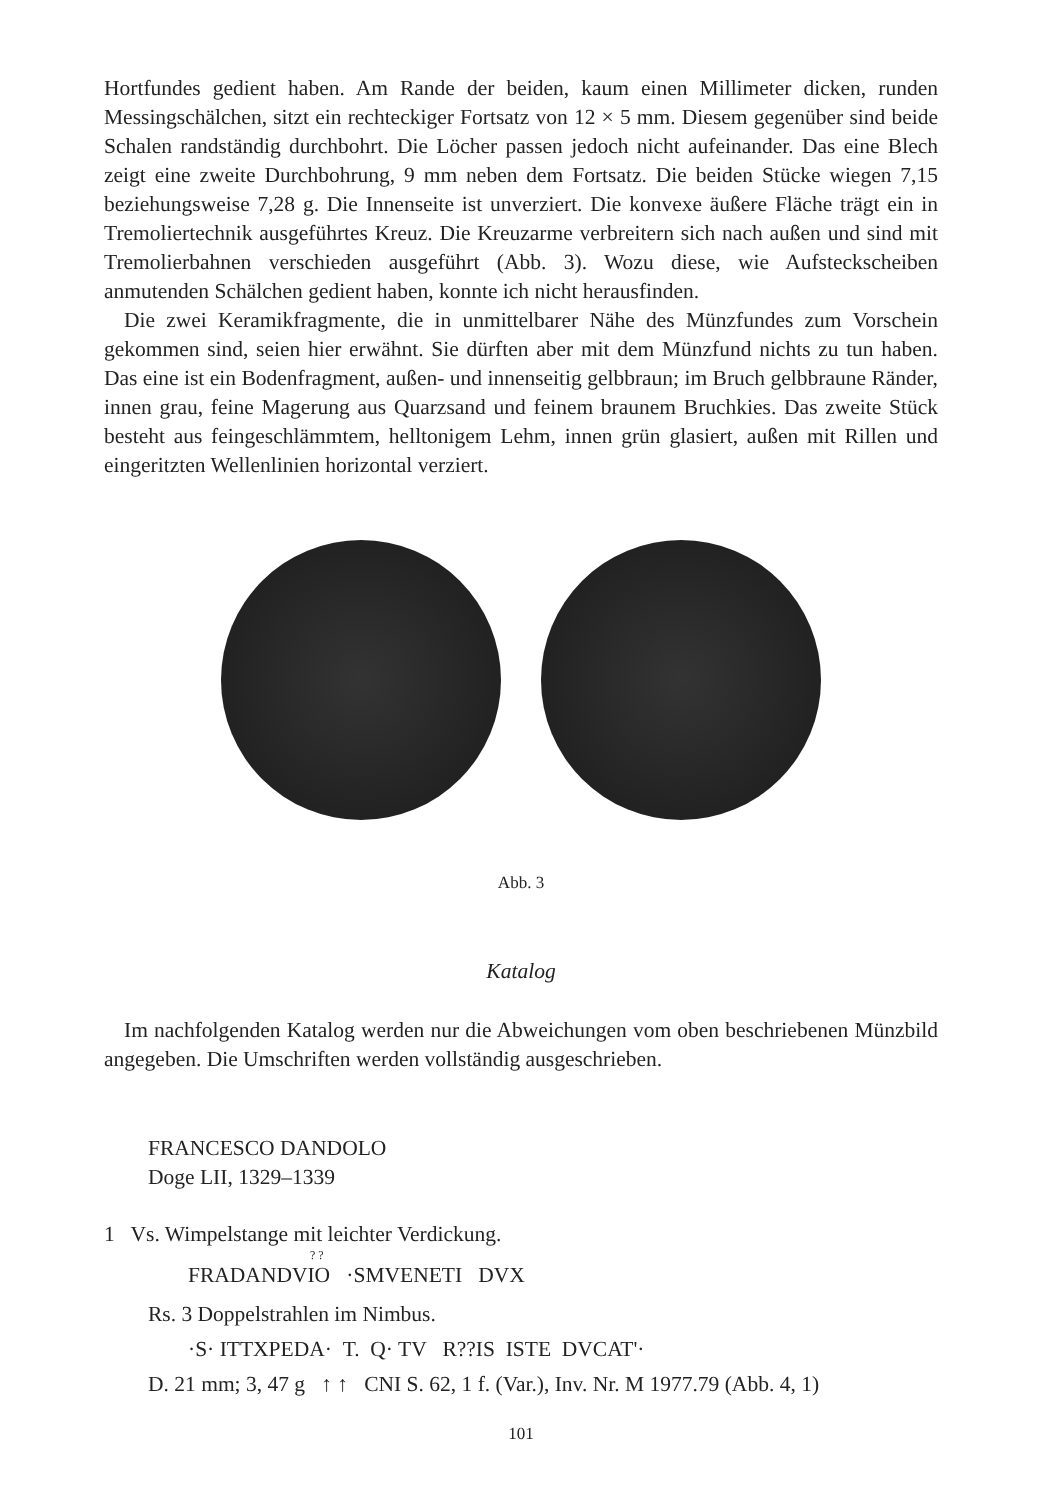Hortfundes gedient haben. Am Rande der beiden, kaum einen Millimeter dicken, runden Messingschälchen, sitzt ein rechteckiger Fortsatz von 12 × 5 mm. Diesem gegenüber sind beide Schalen randständig durchbohrt. Die Löcher passen jedoch nicht aufeinander. Das eine Blech zeigt eine zweite Durchbohrung, 9 mm neben dem Fortsatz. Die beiden Stücke wiegen 7,15 beziehungsweise 7,28 g. Die Innenseite ist unverziert. Die konvexe äußere Fläche trägt ein in Tremoliertechnik ausgeführtes Kreuz. Die Kreuzarme verbreitern sich nach außen und sind mit Tremolierbahnen verschieden ausgeführt (Abb. 3). Wozu diese, wie Aufsteckscheiben anmutenden Schälchen gedient haben, konnte ich nicht herausfinden.
Die zwei Keramikfragmente, die in unmittelbarer Nähe des Münzfundes zum Vorschein gekommen sind, seien hier erwähnt. Sie dürften aber mit dem Münzfund nichts zu tun haben. Das eine ist ein Bodenfragment, außen- und innenseitig gelbbraun; im Bruch gelbbraune Ränder, innen grau, feine Magerung aus Quarzsand und feinem braunem Bruchkies. Das zweite Stück besteht aus feingeschlämmtem, helltonigem Lehm, innen grün glasiert, außen mit Rillen und eingeritzten Wellenlinien horizontal verziert.
Abb. 3
Katalog
Im nachfolgenden Katalog werden nur die Abweichungen vom oben beschriebenen Münzbild angegeben. Die Umschriften werden vollständig ausgeschrieben.
FRANCESCO DANDOLO
Doge LII, 1329–1339
1 Vs. Wimpelstange mit leichter Verdickung.
? ?
FRADANDVIO ·SMVENETI DVX
Rs. 3 Doppelstrahlen im Nimbus.
·S· ITTXPEDA· T. Q· TV R??IS ISTE DVCAT'·
D. 21 mm; 3, 47 g ↑ ↑ CNI S. 62, 1 f. (Var.), Inv. Nr. M 1977.79 (Abb. 4, 1)
101